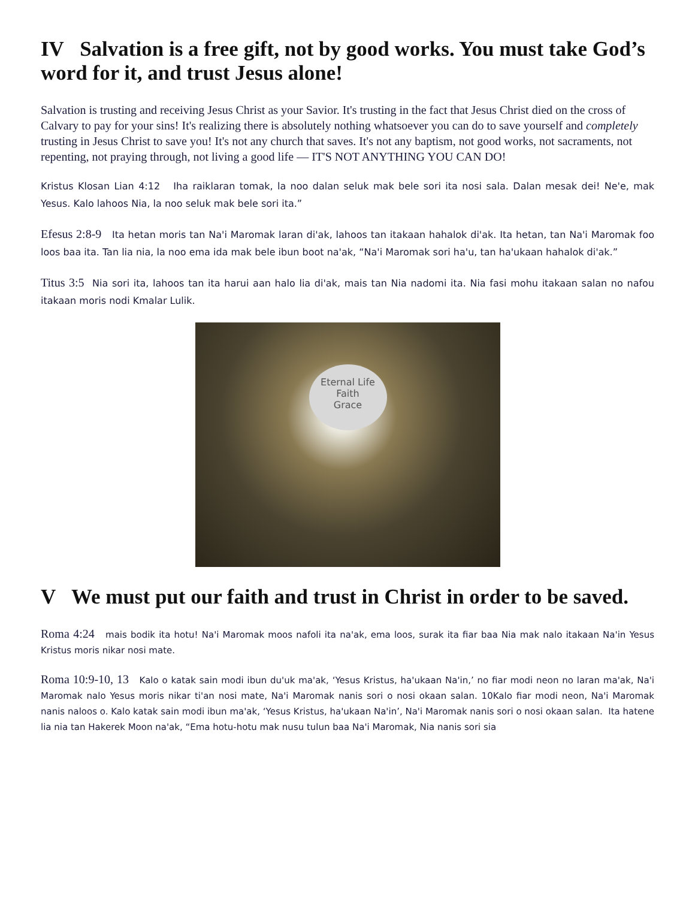IV Salvation is a free gift, not by good works. You must take God’s word for it, and trust Jesus alone!
Salvation is trusting and receiving Jesus Christ as your Savior. It's trusting in the fact that Jesus Christ died on the cross of Calvary to pay for your sins! It's realizing there is absolutely nothing whatsoever you can do to save yourself and completely trusting in Jesus Christ to save you! It's not any church that saves. It's not any baptism, not good works, not sacraments, not repenting, not praying through, not living a good life — IT'S NOT ANYTHING YOU CAN DO!
Kristus Klosan Lian 4:12 Iha raiklaran tomak, la noo dalan seluk mak bele sori ita nosi sala. Dalan mesak dei! Ne'e, mak Yesus. Kalo lahoos Nia, la noo seluk mak bele sori ita.”
Efesus 2:8-9 Ita hetan moris tan Na'i Maromak laran di'ak, lahoos tan itakaan hahalok di'ak. Ita hetan, tan Na'i Maromak foo loos baa ita. Tan lia nia, la noo ema ida mak bele ibun boot na'ak, “Na'i Maromak sori ha'u, tan ha'ukaan hahalok di'ak.”
Titus 3:5 Nia sori ita, lahoos tan ita harui aan halo lia di'ak, mais tan Nia nadomi ita. Nia fasi mohu itakaan salan no nafou itakaan moris nodi Kmalar Lulik.
Eternal Life
Faith
Grace
V We must put our faith and trust in Christ in order to be saved.
Roma 4:24 mais bodik ita hotu! Na'i Maromak moos nafoli ita na'ak, ema loos, surak ita fiar baa Nia mak nalo itakaan Na'in Yesus Kristus moris nikar nosi mate.
Roma 10:9-10, 13 Kalo o katak sain modi ibun du'uk ma'ak, ‘Yesus Kristus, ha'ukaan Na'in,’ no fiar modi neon no laran ma'ak, Na'i Maromak nalo Yesus moris nikar ti'an nosi mate, Na'i Maromak nanis sori o nosi okaan salan. 10Kalo fiar modi neon, Na'i Maromak nanis naloos o. Kalo katak sain modi ibun ma'ak, ‘Yesus Kristus, ha'ukaan Na'in’, Na'i Maromak nanis sori o nosi okaan salan. Ita hatene lia nia tan Hakerek Moon na'ak, “Ema hotu-hotu mak nusu tulun baa Na'i Maromak, Nia nanis sori sia